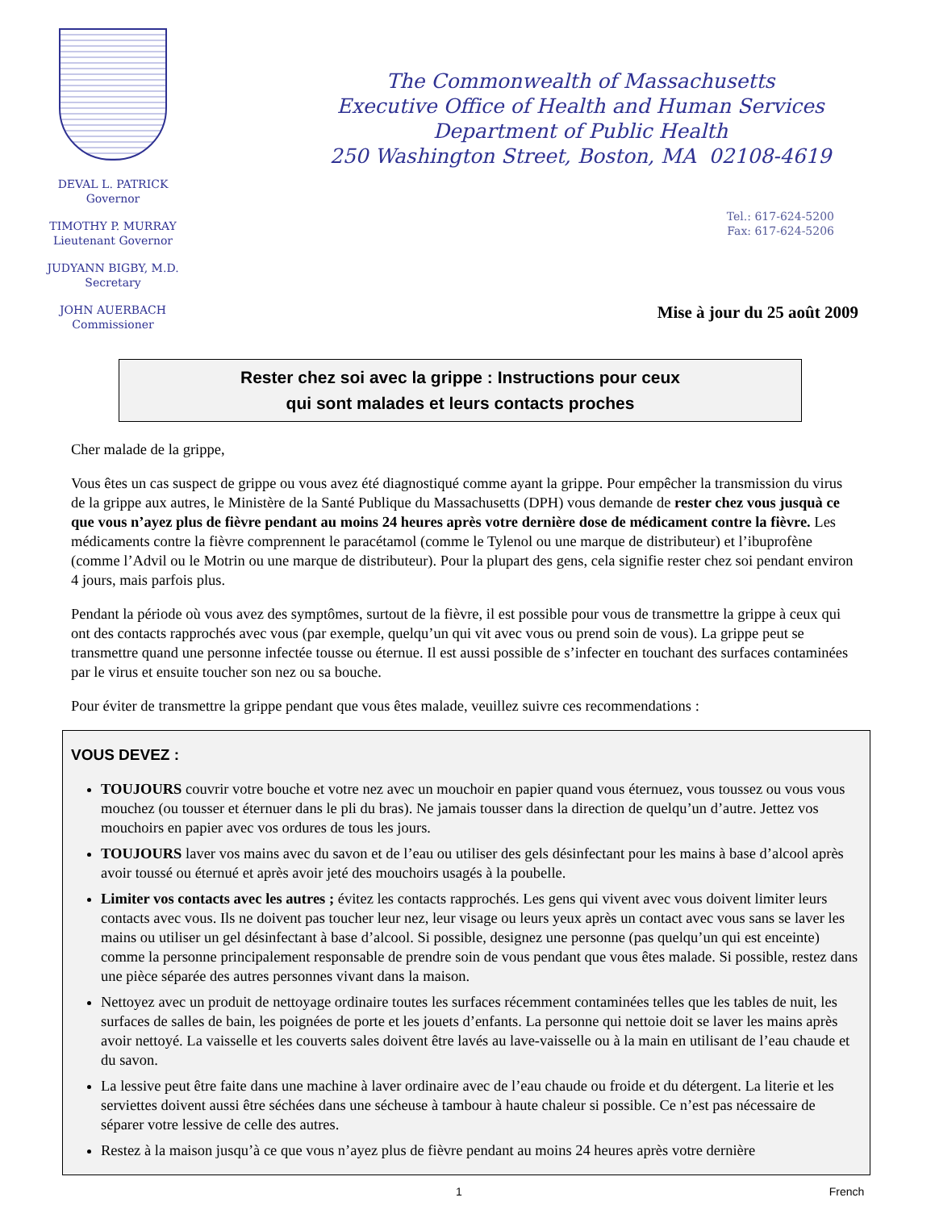DEVAL L. PATRICK
Governor
TIMOTHY P. MURRAY
Lieutenant Governor
JUDYANN BIGBY, M.D.
Secretary
JOHN AUERBACH
Commissioner
The Commonwealth of Massachusetts
Executive Office of Health and Human Services
Department of Public Health
250 Washington Street, Boston, MA 02108-4619
Tel.: 617-624-5200
Fax: 617-624-5206
Mise à jour du 25 août 2009
Rester chez soi avec la grippe : Instructions pour ceux
qui sont malades et leurs contacts proches
Cher malade de la grippe,
Vous êtes un cas suspect de grippe ou vous avez été diagnostiqué comme ayant la grippe. Pour empêcher la transmission du virus de la grippe aux autres, le Ministère de la Santé Publique du Massachusetts (DPH) vous demande de rester chez vous jusquà ce que vous n’ayez plus de fièvre pendant au moins 24 heures après votre dernière dose de médicament contre la fièvre. Les médicaments contre la fièvre comprennent le paracétamol (comme le Tylenol ou une marque de distributeur) et l’ibuprofène (comme l’Advil ou le Motrin ou une marque de distributeur). Pour la plupart des gens, cela signifie rester chez soi pendant environ 4 jours, mais parfois plus.
Pendant la période où vous avez des symptômes, surtout de la fièvre, il est possible pour vous de transmettre la grippe à ceux qui ont des contacts rapprochés avec vous (par exemple, quelqu’un qui vit avec vous ou prend soin de vous). La grippe peut se transmettre quand une personne infectée tousse ou éternue. Il est aussi possible de s’infecter en touchant des surfaces contaminées par le virus et ensuite toucher son nez ou sa bouche.
Pour éviter de transmettre la grippe pendant que vous êtes malade, veuillez suivre ces recommendations :
VOUS DEVEZ :
TOUJOURS couvrir votre bouche et votre nez avec un mouchoir en papier quand vous éternuez, vous toussez ou vous vous mouchez (ou tousser et éternuer dans le pli du bras). Ne jamais tousser dans la direction de quelqu’un d’autre. Jettez vos mouchoirs en papier avec vos ordures de tous les jours.
TOUJOURS laver vos mains avec du savon et de l’eau ou utiliser des gels désinfectant pour les mains à base d’alcool après avoir toussé ou éternué et après avoir jeté des mouchoirs usagés à la poubelle.
Limiter vos contacts avec les autres ; évitez les contacts rapprochés. Les gens qui vivent avec vous doivent limiter leurs contacts avec vous. Ils ne doivent pas toucher leur nez, leur visage ou leurs yeux après un contact avec vous sans se laver les mains ou utiliser un gel désinfectant à base d’alcool. Si possible, designez une personne (pas quelqu’un qui est enceinte) comme la personne principalement responsable de prendre soin de vous pendant que vous êtes malade. Si possible, restez dans une pièce séparée des autres personnes vivant dans la maison.
Nettoyez avec un produit de nettoyage ordinaire toutes les surfaces récemment contaminées telles que les tables de nuit, les surfaces de salles de bain, les poignées de porte et les jouets d’enfants. La personne qui nettoie doit se laver les mains après avoir nettoyé. La vaisselle et les couverts sales doivent être lavés au lave-vaisselle ou à la main en utilisant de l’eau chaude et du savon.
La lessive peut être faite dans une machine à laver ordinaire avec de l’eau chaude ou froide et du détergent. La literie et les serviettes doivent aussi être séchées dans une sécheuse à tambour à haute chaleur si possible. Ce n’est pas nécessaire de séparer votre lessive de celle des autres.
Restez à la maison jusqu’à ce que vous n’ayez plus de fièvre pendant au moins 24 heures après votre dernière
1 French